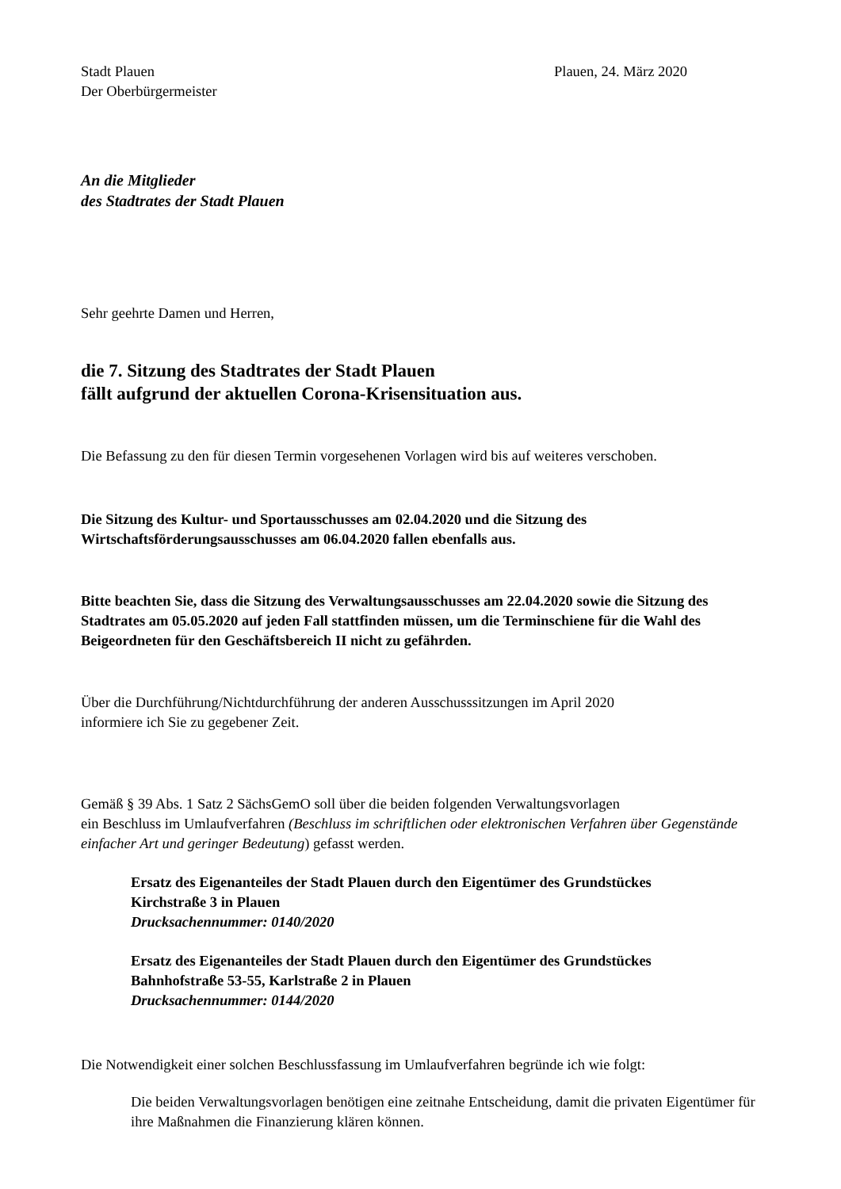Stadt Plauen
Der Oberbürgermeister
Plauen, 24. März 2020
An die Mitglieder
des Stadtrates der Stadt Plauen
Sehr geehrte Damen und Herren,
die 7. Sitzung des Stadtrates der Stadt Plauen
fällt aufgrund der aktuellen Corona-Krisensituation aus.
Die Befassung zu den für diesen Termin vorgesehenen Vorlagen wird bis auf weiteres verschoben.
Die Sitzung des Kultur- und Sportausschusses am 02.04.2020 und die Sitzung des Wirtschaftsförderungsausschusses am 06.04.2020 fallen ebenfalls aus.
Bitte beachten Sie, dass die Sitzung des Verwaltungsausschusses am 22.04.2020 sowie die Sitzung des Stadtrates am 05.05.2020 auf jeden Fall stattfinden müssen, um die Terminschiene für die Wahl des Beigeordneten für den Geschäftsbereich II nicht zu gefährden.
Über die Durchführung/Nichtdurchführung der anderen Ausschusssitzungen im April 2020
informiere ich Sie zu gegebener Zeit.
Gemäß § 39 Abs. 1 Satz 2 SächsGemO soll über die beiden folgenden Verwaltungsvorlagen
ein Beschluss im Umlaufverfahren (Beschluss im schriftlichen oder elektronischen Verfahren über Gegenstände einfacher Art und geringer Bedeutung) gefasst werden.
Ersatz des Eigenanteiles der Stadt Plauen durch den Eigentümer des Grundstückes
Kirchstraße 3 in Plauen
Drucksachennummer: 0140/2020
Ersatz des Eigenanteiles der Stadt Plauen durch den Eigentümer des Grundstückes
Bahnhofstraße 53-55, Karlstraße 2 in Plauen
Drucksachennummer: 0144/2020
Die Notwendigkeit einer solchen Beschlussfassung im Umlaufverfahren begründe ich wie folgt:
Die beiden Verwaltungsvorlagen benötigen eine zeitnahe Entscheidung, damit die privaten Eigentümer für ihre Maßnahmen die Finanzierung klären können.
...